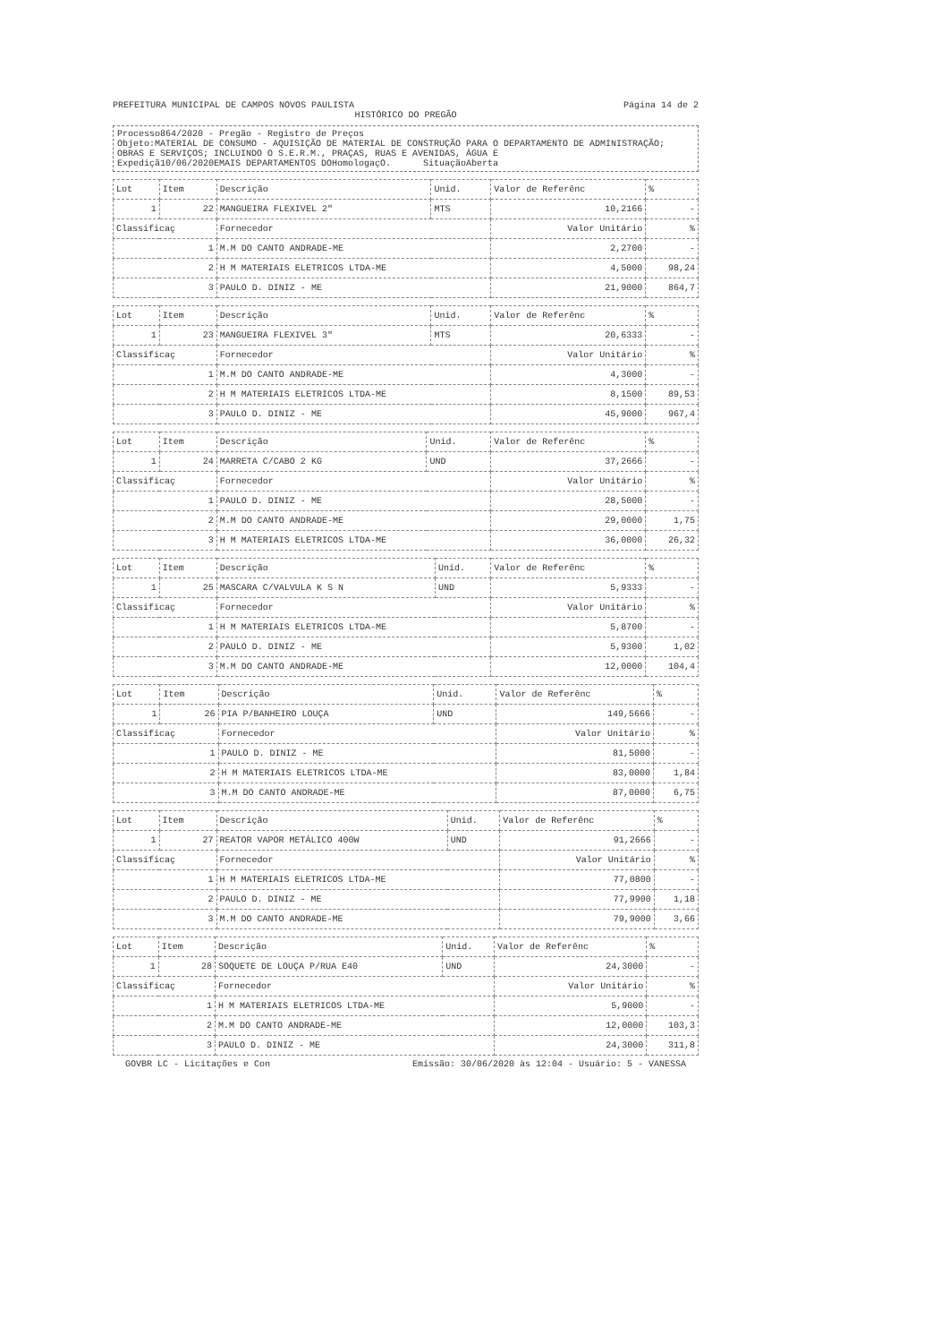PREFEITURA MUNICIPAL DE CAMPOS NOVOS PAULISTA Página 14 de 2
HISTÓRICO DO PREGÃO
Processo864/2020 - Pregão - Registro de Preços
Objeto:MATERIAL DE CONSUMO - AQUISIÇÃO DE MATERIAL DE CONSTRUÇÃO PARA O DEPARTAMENTO DE ADMINISTRAÇÃO; OBRAS E SERVIÇOS; INCLUINDO O S.E.R.M., PRAÇAS, RUAS E AVENIDAS, ÁGUA E
Expediçã10/06/2020EMAIS DEPARTAMENTOS DOHomologaçO. SituaçãoAberta
| Lot | Item | Descrição | Unid. | Valor de Referênc | % |
| --- | --- | --- | --- | --- | --- |
| 1 | 22 | MANGUEIRA FLEXIVEL 2" | MTS | 10,2166 | - |
| Classificaç | | Fornecedor | | Valor Unitário | % |
| 1 | | M.M DO CANTO ANDRADE-ME | | 2,2700 | - |
| 2 | | H M MATERIAIS ELETRICOS LTDA-ME | | 4,5000 | 98,24 |
| 3 | | PAULO D. DINIZ - ME | | 21,9000 | 864,7 |
| Lot | Item | Descrição | Unid. | Valor de Referênc | % |
| --- | --- | --- | --- | --- | --- |
| 1 | 23 | MANGUEIRA FLEXIVEL 3" | MTS | 20,6333 | - |
| Classificaç | | Fornecedor | | Valor Unitário | % |
| 1 | | M.M DO CANTO ANDRADE-ME | | 4,3000 | - |
| 2 | | H M MATERIAIS ELETRICOS LTDA-ME | | 8,1500 | 89,53 |
| 3 | | PAULO D. DINIZ - ME | | 45,9000 | 967,4 |
| Lot | Item | Descrição | Unid. | Valor de Referênc | % |
| --- | --- | --- | --- | --- | --- |
| 1 | 24 | MARRETA C/CABO 2 KG | UND | 37,2666 | - |
| Classificaç | | Fornecedor | | Valor Unitário | % |
| 1 | | PAULO D. DINIZ - ME | | 28,5000 | - |
| 2 | | M.M DO CANTO ANDRADE-ME | | 29,0000 | 1,75 |
| 3 | | H M MATERIAIS ELETRICOS LTDA-ME | | 36,0000 | 26,32 |
| Lot | Item | Descrição | Unid. | Valor de Referênc | % |
| --- | --- | --- | --- | --- | --- |
| 1 | 25 | MASCARA C/VALVULA K S N | UND | 5,9333 | - |
| Classificaç | | Fornecedor | | Valor Unitário | % |
| 1 | | H M MATERIAIS ELETRICOS LTDA-ME | | 5,8700 | - |
| 2 | | PAULO D. DINIZ - ME | | 5,9300 | 1,02 |
| 3 | | M.M DO CANTO ANDRADE-ME | | 12,0000 | 104,4 |
| Lot | Item | Descrição | Unid. | Valor de Referênc | % |
| --- | --- | --- | --- | --- | --- |
| 1 | 26 | PIA P/BANHEIRO LOUÇA | UND | 149,5666 | - |
| Classificaç | | Fornecedor | | Valor Unitário | % |
| 1 | | PAULO D. DINIZ - ME | | 81,5000 | - |
| 2 | | H M MATERIAIS ELETRICOS LTDA-ME | | 83,0000 | 1,84 |
| 3 | | M.M DO CANTO ANDRADE-ME | | 87,0000 | 6,75 |
| Lot | Item | Descrição | Unid. | Valor de Referênc | % |
| --- | --- | --- | --- | --- | --- |
| 1 | 27 | REATOR VAPOR METÁLICO 400W | UND | 91,2666 | - |
| Classificaç | | Fornecedor | | Valor Unitário | % |
| 1 | | H M MATERIAIS ELETRICOS LTDA-ME | | 77,0800 | - |
| 2 | | PAULO D. DINIZ - ME | | 77,9900 | 1,18 |
| 3 | | M.M DO CANTO ANDRADE-ME | | 79,9000 | 3,66 |
| Lot | Item | Descrição | Unid. | Valor de Referênc | % |
| --- | --- | --- | --- | --- | --- |
| 1 | 28 | SOQUETE DE LOUÇA P/RUA E40 | UND | 24,3000 | - |
| Classificaç | | Fornecedor | | Valor Unitário | % |
| 1 | | H M MATERIAIS ELETRICOS LTDA-ME | | 5,9000 | - |
| 2 | | M.M DO CANTO ANDRADE-ME | | 12,0000 | 103,3 |
| 3 | | PAULO D. DINIZ - ME | | 24,3000 | 311,8 |
GOVBR LC - Licitações e Con Emissão: 30/06/2020 às 12:04 - Usuário: 5 - VANESSA